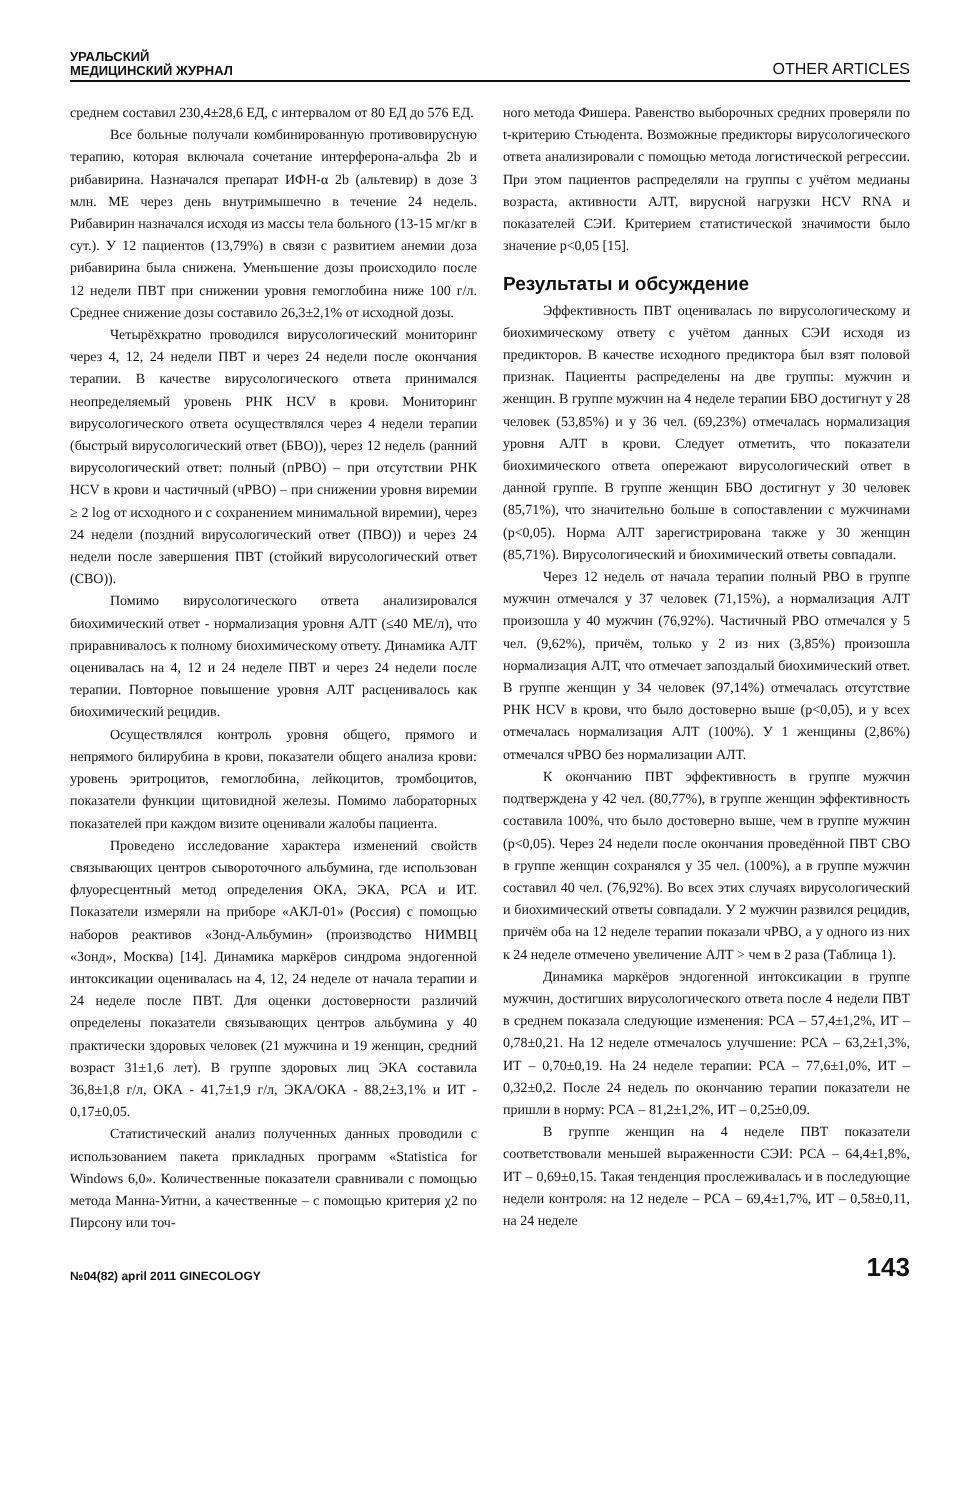УРАЛЬСКИЙ
МЕДИЦИНСКИЙ ЖУРНАЛ
OTHER ARTICLES
среднем составил 230,4±28,6 ЕД, с интервалом от 80 ЕД до 576 ЕД.
Все больные получали комбинированную противовирусную терапию, которая включала сочетание интерферона-альфа 2b и рибавирина. Назначался препарат ИФН-α 2b (альтевир) в дозе 3 млн. МЕ через день внутримышечно в течение 24 недель. Рибавирин назначался исходя из массы тела больного (13-15 мг/кг в сут.). У 12 пациентов (13,79%) в связи с развитием анемии доза рибавирина была снижена. Уменьшение дозы происходило после 12 недели ПВТ при снижении уровня гемоглобина ниже 100 г/л. Среднее снижение дозы составило 26,3±2,1% от исходной дозы.
Четырёхкратно проводился вирусологический мониторинг через 4, 12, 24 недели ПВТ и через 24 недели после окончания терапии. В качестве вирусологического ответа принимался неопределяемый уровень РНК HCV в крови. Мониторинг вирусологического ответа осуществлялся через 4 недели терапии (быстрый вирусологический ответ (БВО)), через 12 недель (ранний вирусологический ответ: полный (пРВО) – при отсутствии РНК HCV в крови и частичный (чРВО) – при снижении уровня виремии ≥ 2 log от исходного и с сохранением минимальной виремии), через 24 недели (поздний вирусологический ответ (ПВО)) и через 24 недели после завершения ПВТ (стойкий вирусологический ответ (СВО)).
Помимо вирусологического ответа анализировался биохимический ответ - нормализация уровня АЛТ (≤40 МЕ/л), что приравнивалось к полному биохимическому ответу. Динамика АЛТ оценивалась на 4, 12 и 24 неделе ПВТ и через 24 недели после терапии. Повторное повышение уровня АЛТ расценивалось как биохимический рецидив.
Осуществлялся контроль уровня общего, прямого и непрямого билирубина в крови, показатели общего анализа крови: уровень эритроцитов, гемоглобина, лейкоцитов, тромбоцитов, показатели функции щитовидной железы. Помимо лабораторных показателей при каждом визите оценивали жалобы пациента.
Проведено исследование характера изменений свойств связывающих центров сывороточного альбумина, где использован флуоресцентный метод определения ОКА, ЭКА, РСА и ИТ. Показатели измеряли на приборе «АКЛ-01» (Россия) с помощью наборов реактивов «Зонд-Альбумин» (производство НИМВЦ «Зонд», Москва) [14]. Динамика маркёров синдрома эндогенной интоксикации оценивалась на 4, 12, 24 неделе от начала терапии и 24 неделе после ПВТ. Для оценки достоверности различий определены показатели связывающих центров альбумина у 40 практически здоровых человек (21 мужчина и 19 женщин, средний возраст 31±1,6 лет). В группе здоровых лиц ЭКА составила 36,8±1,8 г/л, ОКА - 41,7±1,9 г/л, ЭКА/ОКА - 88,2±3,1% и ИТ - 0,17±0,05.
Статистический анализ полученных данных проводили с использованием пакета прикладных программ «Statistica for Windows 6,0». Количественные показатели сравнивали с помощью метода Манна-Уитни, а качественные – с помощью критерия χ2 по Пирсону или точ-
ного метода Фишера. Равенство выборочных средних проверяли по t-критерию Стьюдента. Возможные предикторы вирусологического ответа анализировали с помощью метода логистической регрессии. При этом пациентов распределяли на группы с учётом медианы возраста, активности АЛТ, вирусной нагрузки HCV RNA и показателей СЭИ. Критерием статистической значимости было значение p<0,05 [15].
Результаты и обсуждение
Эффективность ПВТ оценивалась по вирусологическому и биохимическому ответу с учётом данных СЭИ исходя из предикторов. В качестве исходного предиктора был взят половой признак. Пациенты распределены на две группы: мужчин и женщин. В группе мужчин на 4 неделе терапии БВО достигнут у 28 человек (53,85%) и у 36 чел. (69,23%) отмечалась нормализация уровня АЛТ в крови. Следует отметить, что показатели биохимического ответа опережают вирусологический ответ в данной группе. В группе женщин БВО достигнут у 30 человек (85,71%), что значительно больше в сопоставлении с мужчинами (p<0,05). Норма АЛТ зарегистрирована также у 30 женщин (85,71%). Вирусологический и биохимический ответы совпадали.
Через 12 недель от начала терапии полный РВО в группе мужчин отмечался у 37 человек (71,15%), а нормализация АЛТ произошла у 40 мужчин (76,92%). Частичный РВО отмечался у 5 чел. (9,62%), причём, только у 2 из них (3,85%) произошла нормализация АЛТ, что отмечает запоздалый биохимический ответ. В группе женщин у 34 человек (97,14%) отмечалась отсутствие РНК HCV в крови, что было достоверно выше (p<0,05), и у всех отмечалась нормализация АЛТ (100%). У 1 женщины (2,86%) отмечался чРВО без нормализации АЛТ.
К окончанию ПВТ эффективность в группе мужчин подтверждена у 42 чел. (80,77%), в группе женщин эффективность составила 100%, что было достоверно выше, чем в группе мужчин (p<0,05). Через 24 недели после окончания проведённой ПВТ СВО в группе женщин сохранялся у 35 чел. (100%), а в группе мужчин составил 40 чел. (76,92%). Во всех этих случаях вирусологический и биохимический ответы совпадали. У 2 мужчин развился рецидив, причём оба на 12 неделе терапии показали чРВО, а у одного из них к 24 неделе отмечено увеличение АЛТ > чем в 2 раза (Таблица 1).
Динамика маркёров эндогенной интоксикации в группе мужчин, достигших вирусологического ответа после 4 недели ПВТ в среднем показала следующие изменения: РСА – 57,4±1,2%, ИТ – 0,78±0,21. На 12 неделе отмечалось улучшение: РСА – 63,2±1,3%, ИТ – 0,70±0,19. На 24 неделе терапии: РСА – 77,6±1,0%, ИТ – 0,32±0,2. После 24 недель по окончанию терапии показатели не пришли в норму: РСА – 81,2±1,2%, ИТ – 0,25±0,09.
В группе женщин на 4 неделе ПВТ показатели соответствовали меньшей выраженности СЭИ: РСА – 64,4±1,8%, ИТ – 0,69±0,15. Такая тенденция прослеживалась и в последующие недели контроля: на 12 неделе – РСА – 69,4±1,7%, ИТ – 0,58±0,11, на 24 неделе
№04(82) april 2011 GINECOLOGY
143